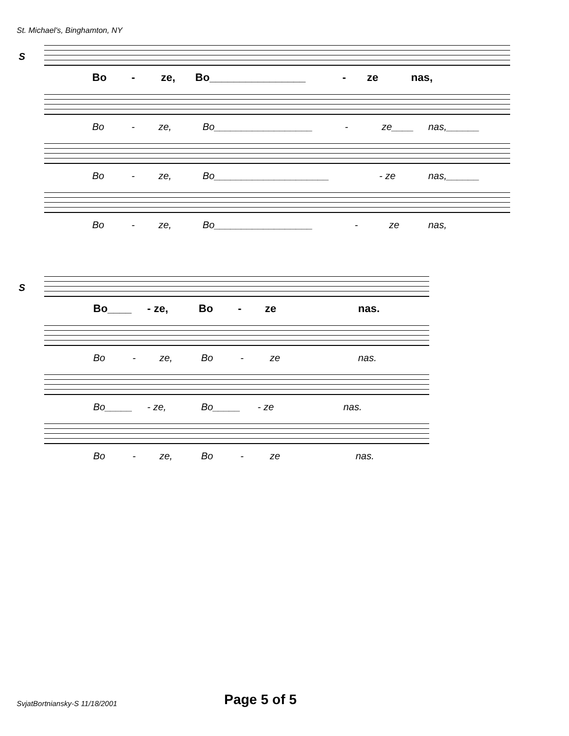St. Michael's, Binghamton, NY
S
Bo - ze, Bo________________ - ze nas,
Bo - ze, Bo__________________ - ze____ nas,______
Bo - ze, Bo_____________________ - ze nas,______
Bo - ze, Bo__________________ - ze nas,
S
Bo____ - ze, Bo - ze nas.
Bo - ze, Bo - ze nas.
Bo_____ - ze, Bo_____ - ze nas.
Bo - ze, Bo - ze nas.
SvjatBortniansky-S 11/18/2001 Page 5 of 5